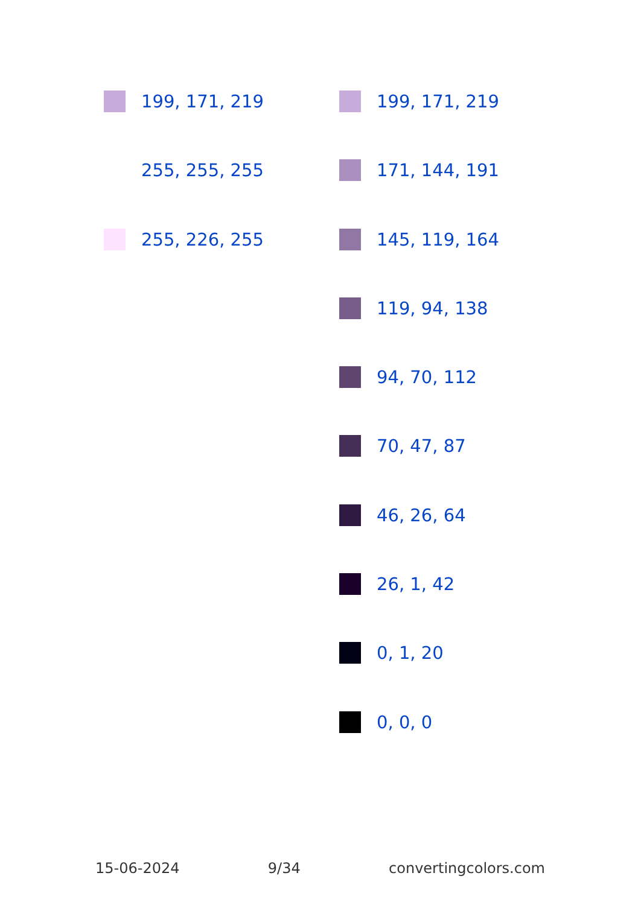199, 171, 219
255, 255, 255
255, 226, 255
199, 171, 219
171, 144, 191
145, 119, 164
119, 94, 138
94, 70, 112
70, 47, 87
46, 26, 64
26, 1, 42
0, 1, 20
0, 0, 0
15-06-2024 9/34 convertingcolors.com